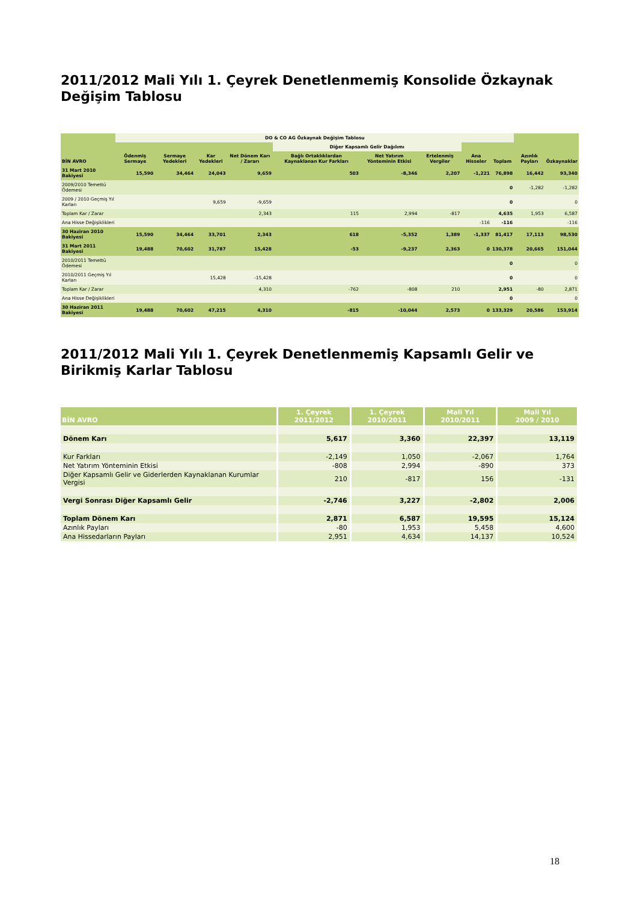2011/2012 Mali Yılı 1. Çeyrek Denetlenmemiş Konsolide Özkaynak Değişim Tablosu
| | DO & CO AG Özkaynak Değişim Tablosu | | | | | | | | | | |
| --- | --- | --- | --- | --- | --- | --- | --- | --- | --- | --- | --- |
| | | | | | Diğer Kapsamlı Gelir Dağılımı | | | | | | |
| BİN AVRO | Ödenmiş Sermaye | Sermaye Yedekleri | Kar Yedekleri | Net Dönem Karı / Zararı | Bağlı Ortaklıklardan Kaynaklanan Kur Farkları | Net Yatırım Yönteminin Etkisi | Ertelenmiş Vergiler | Ana Hisseler | Toplam | Azınlık Payları | Özkaynaklar |
| 31 Mart 2010 Bakiyesi | 15,590 | 34,464 | 24,043 | 9,659 | 503 | -8,346 | 2,207 | -1,221 | 76,898 | 16,442 | 93,340 |
| 2009/2010 Temettü Ödemesi | | | | | | | | | 0 | -1,282 | -1,282 |
| 2009 / 2010 Geçmiş Yıl Karları | | | 9,659 | -9,659 | | | | | 0 | | 0 |
| Toplam Kar / Zarar | | | | 2,343 | 115 | 2,994 | -817 | | 4,635 | 1,953 | 6,587 |
| Ana Hisse Değişiklikleri | | | | | | | | -116 | -116 | | -116 |
| 30 Haziran 2010 Bakiyesi | 15,590 | 34,464 | 33,701 | 2,343 | 618 | -5,352 | 1,389 | -1,337 | 81,417 | 17,113 | 98,530 |
| 31 Mart 2011 Bakiyesi | 19,488 | 70,602 | 31,787 | 15,428 | -53 | -9,237 | 2,363 | 0 | 130,378 | 20,665 | 151,044 |
| 2010/2011 Temettü Ödemesi | | | | | | | | | 0 | | 0 |
| 2010/2011 Geçmiş Yıl Karları | | | 15,428 | -15,428 | | | | | 0 | | 0 |
| Toplam Kar / Zarar | | | | 4,310 | -762 | -808 | 210 | | 2,951 | -80 | 2,871 |
| Ana Hisse Değişiklikleri | | | | | | | | | 0 | | 0 |
| 30 Haziran 2011 Bakiyesi | 19,488 | 70,602 | 47,215 | 4,310 | -815 | -10,044 | 2,573 | 0 | 133,329 | 20,586 | 153,914 |
2011/2012 Mali Yılı 1. Çeyrek Denetlenmemiş Kapsamlı Gelir ve Birikmiş Karlar Tablosu
| BİN AVRO | 1. Çeyrek 2011/2012 | 1. Çeyrek 2010/2011 | Mali Yıl 2010/2011 | Mali Yıl 2009 / 2010 |
| --- | --- | --- | --- | --- |
| Dönem Karı | 5,617 | 3,360 | 22,397 | 13,119 |
| Kur Farkları | -2,149 | 1,050 | -2,067 | 1,764 |
| Net Yatırım Yönteminin Etkisi | -808 | 2,994 | -890 | 373 |
| Diğer Kapsamlı Gelir ve Giderlerden Kaynaklanan Kurumlar Vergisi | 210 | -817 | 156 | -131 |
| Vergi Sonrası Diğer Kapsamlı Gelir | -2,746 | 3,227 | -2,802 | 2,006 |
| Toplam Dönem Karı | 2,871 | 6,587 | 19,595 | 15,124 |
| Azınlık Payları | -80 | 1,953 | 5,458 | 4,600 |
| Ana Hissedarların Payları | 2,951 | 4,634 | 14,137 | 10,524 |
18